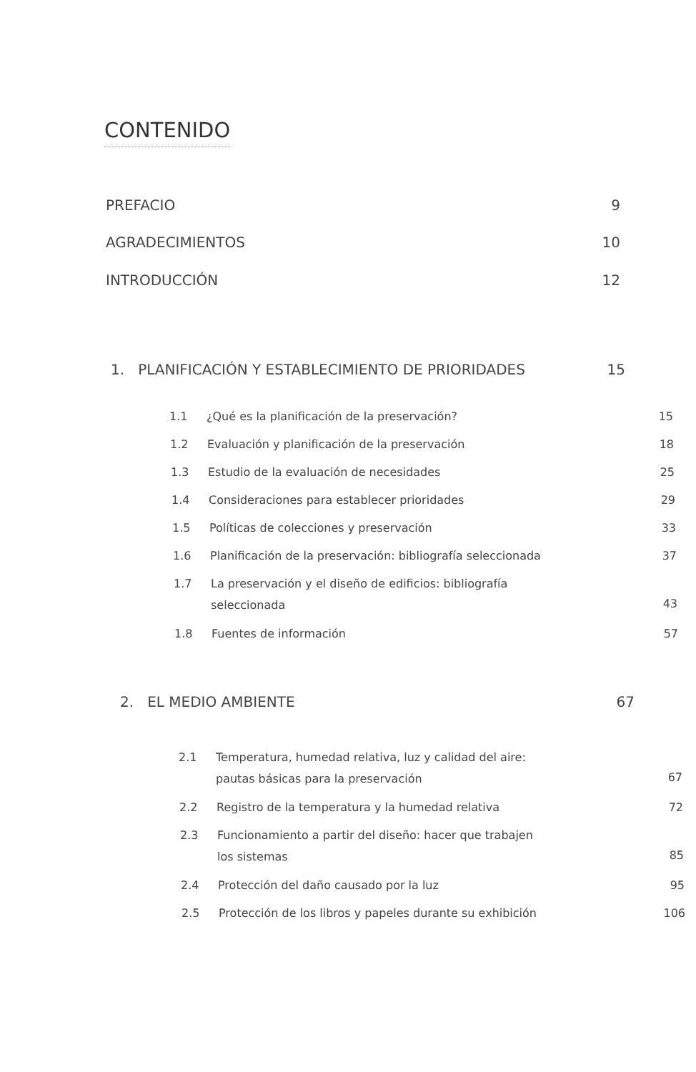CONTENIDO
PREFACIO 9
AGRADECIMIENTOS 10
INTRODUCCIÓN 12
1. PLANIFICACIÓN Y ESTABLECIMIENTO DE PRIORIDADES 15
1.1 ¿Qué es la planificación de la preservación? 15
1.2 Evaluación y planificación de la preservación 18
1.3 Estudio de la evaluación de necesidades 25
1.4 Consideraciones para establecer prioridades 29
1.5 Políticas de colecciones y preservación 33
1.6 Planificación de la preservación: bibliografía seleccionada 37
1.7 La preservación y el diseño de edificios: bibliografía
seleccionada 43
1.8 Fuentes de información 57
2. EL MEDIO AMBIENTE 67
2.1 Temperatura, humedad relativa, luz y calidad del aire:
pautas básicas para la preservación 67
2.2 Registro de la temperatura y la humedad relativa 72
2.3 Funcionamiento a partir del diseño: hacer que trabajen
los sistemas 85
2.4 Protección del daño causado por la luz 95
2.5 Protección de los libros y papeles durante su exhibición 106